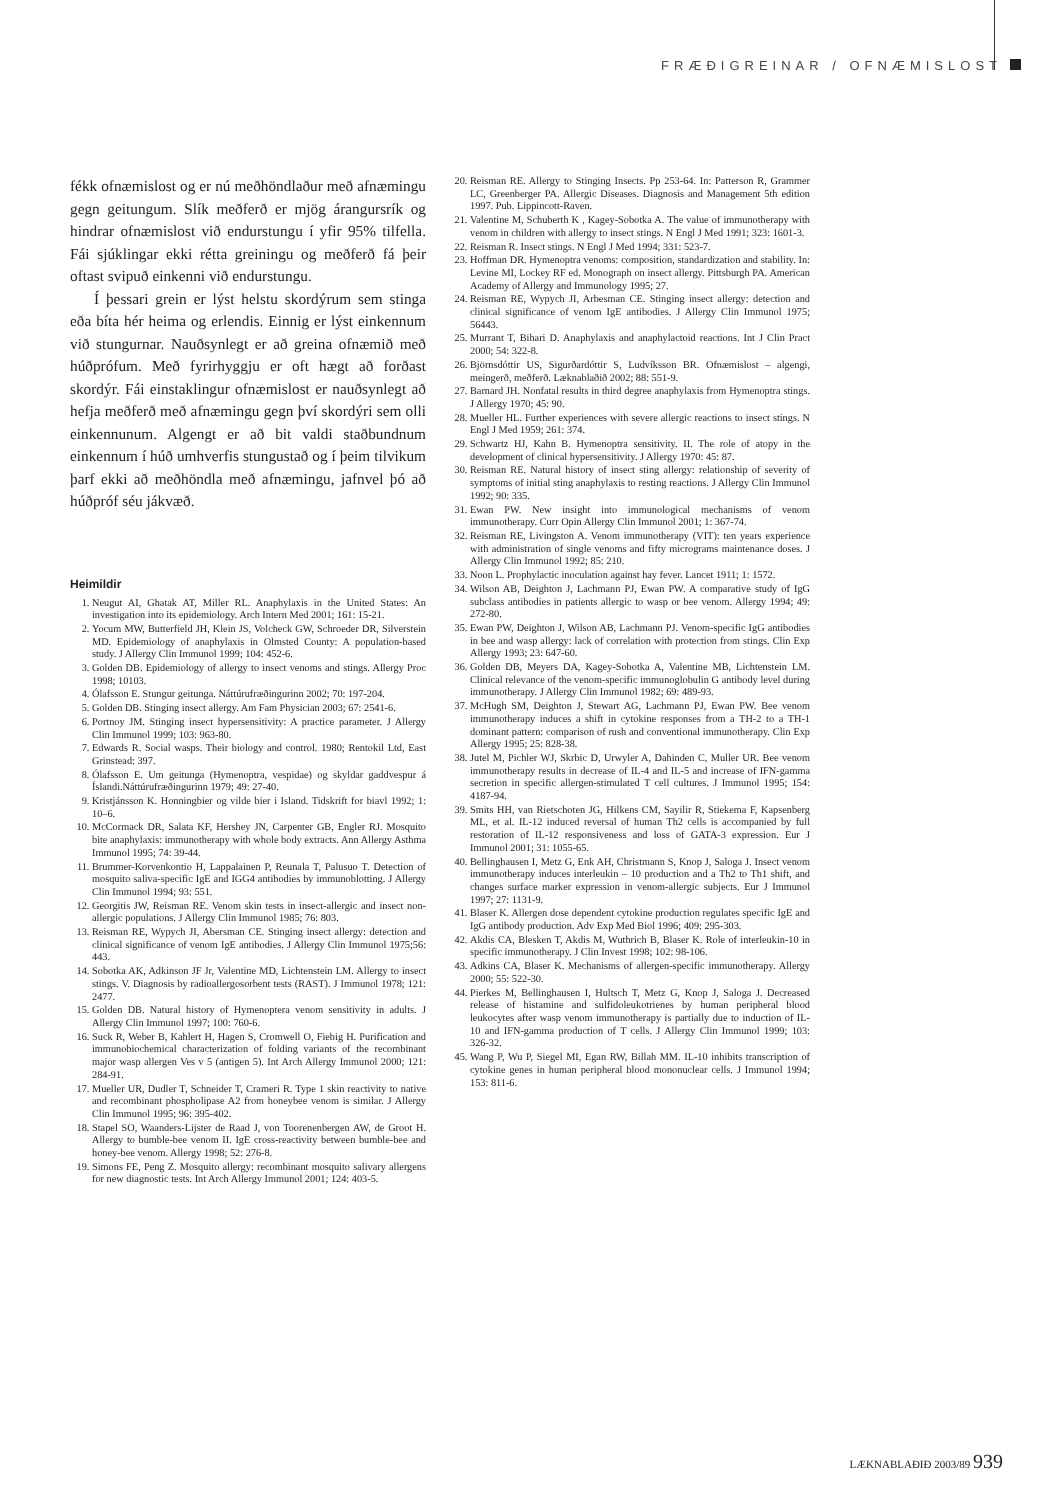FRÆÐIGREINAR / OFNÆMISLOST
fékk ofnæmislost og er nú meðhöndlaður með afnæmingu gegn geitungum. Slík meðferð er mjög árangursrík og hindrar ofnæmislost við endurstungu í yfir 95% tilfella. Fái sjúklingar ekki rétta greiningu og meðferð fá þeir oftast svipuð einkenni við endurstungu.
Í þessari grein er lýst helstu skordýrum sem stinga eða bíta hér heima og erlendis. Einnig er lýst einkennum við stungurnar. Nauðsynlegt er að greina ofnæmið með húðprófum. Með fyrirhyggju er oft hægt að forðast skordýr. Fái einstaklingur ofnæmislost er nauðsynlegt að hefja meðferð með afnæmingu gegn því skordýri sem olli einkennunum. Algengt er að bit valdi staðbundnum einkennum í húð umhverfis stungustað og í þeim tilvikum þarf ekki að meðhöndla með afnæmingu, jafnvel þó að húðpróf séu jákvæð.
Heimildir
1. Neugut AI, Ghatak AT, Miller RL. Anaphylaxis in the United States: An investigation into its epidemiology. Arch Intern Med 2001; 161: 15-21.
2. Yocum MW, Butterfield JH, Klein JS, Volcheck GW, Schroeder DR, Silverstein MD. Epidemiology of anaphylaxis in Olmsted County: A population-based study. J Allergy Clin Immunol 1999; 104: 452-6.
3. Golden DB. Epidemiology of allergy to insect venoms and stings. Allergy Proc 1998; 10103.
4. Ólafsson E. Stungur geitunga. Náttúrufræðingurinn 2002; 70: 197-204.
5. Golden DB. Stinging insect allergy. Am Fam Physician 2003; 67: 2541-6.
6. Portnoy JM. Stinging insect hypersensitivity: A practice parameter. J Allergy Clin Immunol 1999; 103: 963-80.
7. Edwards R. Social wasps. Their biology and control. 1980; Rentokil Ltd, East Grinstead: 397.
8. Ólafsson E. Um geitunga (Hymenoptra, vespidae) og skyldar gaddvespur á Íslandi.Náttúrufræðingurinn 1979; 49: 27-40.
9. Kristjánsson K. Honningbier og vilde bier i Island. Tidskrift for biavl 1992; 1: 10–6.
10. McCormack DR, Salata KF, Hershey JN, Carpenter GB, Engler RJ. Mosquito bite anaphylaxis: immunotherapy with whole body extracts. Ann Allergy Asthma Immunol 1995; 74: 39-44.
11. Brummer-Korvenkontio H, Lappalainen P, Reunala T, Palusuo T. Detection of mosquito saliva-specific IgE and IGG4 antibodies by immunoblotting. J Allergy Clin Immunol 1994; 93: 551.
12. Georgitis JW, Reisman RE. Venom skin tests in insect-allergic and insect non-allergic populations. J Allergy Clin Immunol 1985; 76: 803.
13. Reisman RE, Wypych JI, Abersman CE. Stinging insect allergy: detection and clinical significance of venom IgE antibodies. J Allergy Clin Immunol 1975;56: 443.
14. Sobotka AK, Adkinson JF Jr, Valentine MD, Lichtenstein LM. Allergy to insect stings. V. Diagnosis by radioallergosorbent tests (RAST). J Immunol 1978; 121: 2477.
15. Golden DB. Natural history of Hymenoptera venom sensitivity in adults. J Allergy Clin Immunol 1997; 100: 760-6.
16. Suck R, Weber B, Kahlert H, Hagen S, Cromwell O, Fiebig H. Purification and immunobiochemical characterization of folding variants of the recombinant major wasp allergen Ves v 5 (antigen 5). Int Arch Allergy Immunol 2000; 121: 284-91.
17. Mueller UR, Dudler T, Schneider T, Crameri R. Type 1 skin reactivity to native and recombinant phospholipase A2 from honeybee venom is similar. J Allergy Clin Immunol 1995; 96: 395-402.
18. Stapel SO, Waanders-Lijster de Raad J, von Toorenenbergen AW, de Groot H. Allergy to bumble-bee venom II. IgE cross-reactivity between bumble-bee and honey-bee venom. Allergy 1998; 52: 276-8.
19. Simons FE, Peng Z. Mosquito allergy: recombinant mosquito salivary allergens for new diagnostic tests. Int Arch Allergy Immunol 2001; 124: 403-5.
20. Reisman RE. Allergy to Stinging Insects. Pp 253-64. In: Patterson R, Grammer LC, Greenberger PA. Allergic Diseases. Diagnosis and Management 5th edition 1997. Pub. Lippincott-Raven.
21. Valentine M, Schuberth K , Kagey-Sobotka A. The value of immunotherapy with venom in children with allergy to insect stings. N Engl J Med 1991; 323: 1601-3.
22. Reisman R. Insect stings. N Engl J Med 1994; 331: 523-7.
23. Hoffman DR. Hymenoptra venoms: composition, standardization and stability. In: Levine MI, Lockey RF ed. Monograph on insect allergy. Pittsburgh PA. American Academy of Allergy and Immunology 1995; 27.
24. Reisman RE, Wypych JI, Arbesman CE. Stinging insect allergy: detection and clinical significance of venom IgE antibodies. J Allergy Clin Immunol 1975; 56443.
25. Murrant T, Bihari D. Anaphylaxis and anaphylactoid reactions. Int J Clin Pract 2000; 54: 322-8.
26. Björnsdóttir US, Sigurðardóttir S, Ludvíksson BR. Ofnæmislost – algengi, meingerð, meðferð. Læknablaðið 2002; 88: 551-9.
27. Barnard JH. Nonfatal results in third degree anaphylaxis from Hymenoptra stings. J Allergy 1970; 45: 90.
28. Mueller HL. Further experiences with severe allergic reactions to insect stings. N Engl J Med 1959; 261: 374.
29. Schwartz HJ, Kahn B. Hymenoptra sensitivity. II. The role of atopy in the development of clinical hypersensitivity. J Allergy 1970: 45: 87.
30. Reisman RE. Natural history of insect sting allergy: relationship of severity of symptoms of initial sting anaphylaxis to resting reactions. J Allergy Clin Immunol 1992; 90: 335.
31. Ewan PW. New insight into immunological mechanisms of venom immunotherapy. Curr Opin Allergy Clin Immunol 2001; 1: 367-74.
32. Reisman RE, Livingston A. Venom immunotherapy (VIT): ten years experience with administration of single venoms and fifty micrograms maintenance doses. J Allergy Clin Immunol 1992; 85: 210.
33. Noon L. Prophylactic inoculation against hay fever. Lancet 1911; 1: 1572.
34. Wilson AB, Deighton J, Lachmann PJ, Ewan PW. A comparative study of IgG subclass antibodies in patients allergic to wasp or bee venom. Allergy 1994; 49: 272-80.
35. Ewan PW, Deighton J, Wilson AB, Lachmann PJ. Venom-specific IgG antibodies in bee and wasp allergy: lack of correlation with protection from stings. Clin Exp Allergy 1993; 23: 647-60.
36. Golden DB, Meyers DA, Kagey-Sobotka A, Valentine MB, Lichtenstein LM. Clinical relevance of the venom-specific immunoglobulin G antibody level during immunotherapy. J Allergy Clin Immunol 1982; 69: 489-93.
37. McHugh SM, Deighton J, Stewart AG, Lachmann PJ, Ewan PW. Bee venom immunotherapy induces a shift in cytokine responses from a TH-2 to a TH-1 dominant pattern: comparison of rush and conventional immunotherapy. Clin Exp Allergy 1995; 25: 828-38.
38. Jutel M, Pichler WJ, Skrbic D, Urwyler A, Dahinden C, Muller UR. Bee venom immunotherapy results in decrease of IL-4 and IL-5 and increase of IFN-gamma secretion in specific allergen-stimulated T cell cultures. J Immunol 1995; 154: 4187-94.
39. Smits HH, van Rietschoten JG, Hilkens CM, Sayilir R, Stiekema F, Kapsenberg ML, et al. IL-12 induced reversal of human Th2 cells is accompanied by full restoration of IL-12 responsiveness and loss of GATA-3 expression. Eur J Immunol 2001; 31: 1055-65.
40. Bellinghausen I, Metz G, Enk AH, Christmann S, Knop J, Saloga J. Insect venom immunotherapy induces interleukin – 10 production and a Th2 to Th1 shift, and changes surface marker expression in venom-allergic subjects. Eur J Immunol 1997; 27: 1131-9.
41. Blaser K. Allergen dose dependent cytokine production regulates specific IgE and IgG antibody production. Adv Exp Med Biol 1996; 409: 295-303.
42. Akdis CA, Blesken T, Akdis M, Wuthrich B, Blaser K. Role of interleukin-10 in specific immunotherapy. J Clin Invest 1998; 102: 98-106.
43. Adkins CA, Blaser K. Mechanisms of allergen-specific immunotherapy. Allergy 2000; 55: 522-30.
44. Pierkes M, Bellinghausen I, Hultsch T, Metz G, Knop J, Saloga J. Decreased release of histamine and sulfidoleukotrienes by human peripheral blood leukocytes after wasp venom immunotherapy is partially due to induction of IL-10 and IFN-gamma production of T cells. J Allergy Clin Immunol 1999; 103: 326-32.
45. Wang P, Wu P, Siegel MI, Egan RW, Billah MM. IL-10 inhibits transcription of cytokine genes in human peripheral blood mononuclear cells. J Immunol 1994; 153: 811-6.
LÆKNABLAÐIÐ 2003/89 939